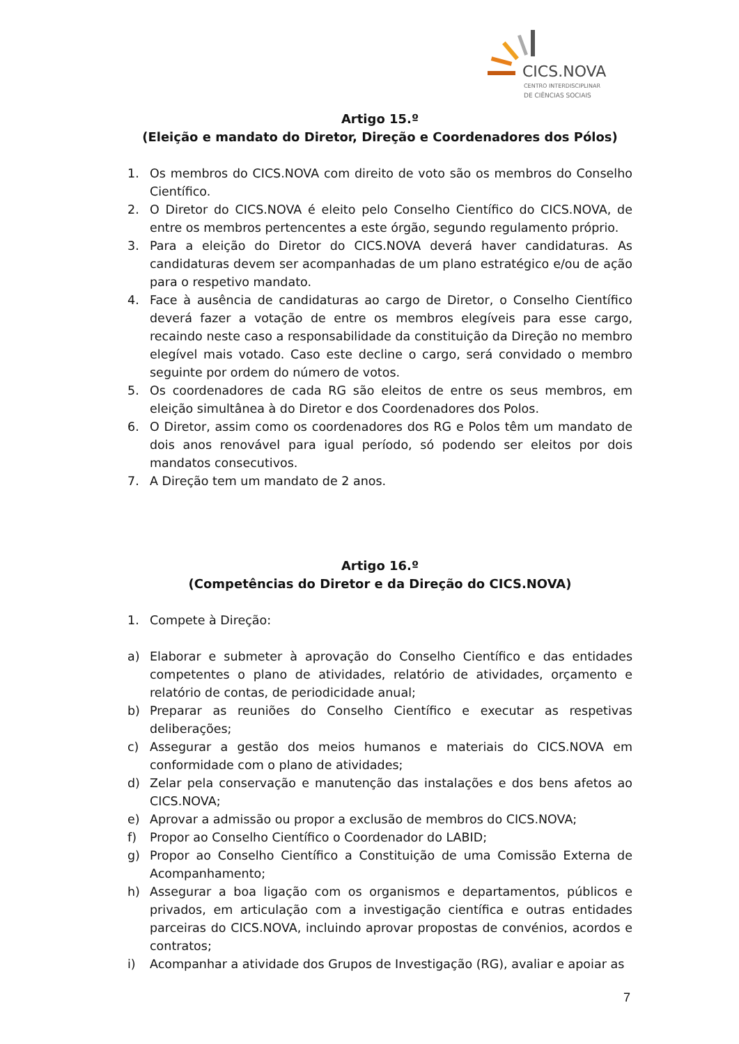CICS.NOVA
CENTRO INTERDISCIPLINAR
DE CIÊNCIAS SOCIAIS
Artigo 15.º
(Eleição e mandato do Diretor, Direção e Coordenadores dos Pólos)
1. Os membros do CICS.NOVA com direito de voto são os membros do Conselho Científico.
2. O Diretor do CICS.NOVA é eleito pelo Conselho Científico do CICS.NOVA, de entre os membros pertencentes a este órgão, segundo regulamento próprio.
3. Para a eleição do Diretor do CICS.NOVA deverá haver candidaturas. As candidaturas devem ser acompanhadas de um plano estratégico e/ou de ação para o respetivo mandato.
4. Face à ausência de candidaturas ao cargo de Diretor, o Conselho Científico deverá fazer a votação de entre os membros elegíveis para esse cargo, recaindo neste caso a responsabilidade da constituição da Direção no membro elegível mais votado. Caso este decline o cargo, será convidado o membro seguinte por ordem do número de votos.
5. Os coordenadores de cada RG são eleitos de entre os seus membros, em eleição simultânea à do Diretor e dos Coordenadores dos Polos.
6. O Diretor, assim como os coordenadores dos RG e Polos têm um mandato de dois anos renovável para igual período, só podendo ser eleitos por dois mandatos consecutivos.
7. A Direção tem um mandato de 2 anos.
Artigo 16.º
(Competências do Diretor e da Direção do CICS.NOVA)
1. Compete à Direção:
a) Elaborar e submeter à aprovação do Conselho Científico e das entidades competentes o plano de atividades, relatório de atividades, orçamento e relatório de contas, de periodicidade anual;
b) Preparar as reuniões do Conselho Científico e executar as respetivas deliberações;
c) Assegurar a gestão dos meios humanos e materiais do CICS.NOVA em conformidade com o plano de atividades;
d) Zelar pela conservação e manutenção das instalações e dos bens afetos ao CICS.NOVA;
e) Aprovar a admissão ou propor a exclusão de membros do CICS.NOVA;
f) Propor ao Conselho Científico o Coordenador do LABID;
g) Propor ao Conselho Científico a Constituição de uma Comissão Externa de Acompanhamento;
h) Assegurar a boa ligação com os organismos e departamentos, públicos e privados, em articulação com a investigação científica e outras entidades parceiras do CICS.NOVA, incluindo aprovar propostas de convénios, acordos e contratos;
i) Acompanhar a atividade dos Grupos de Investigação (RG), avaliar e apoiar as
7